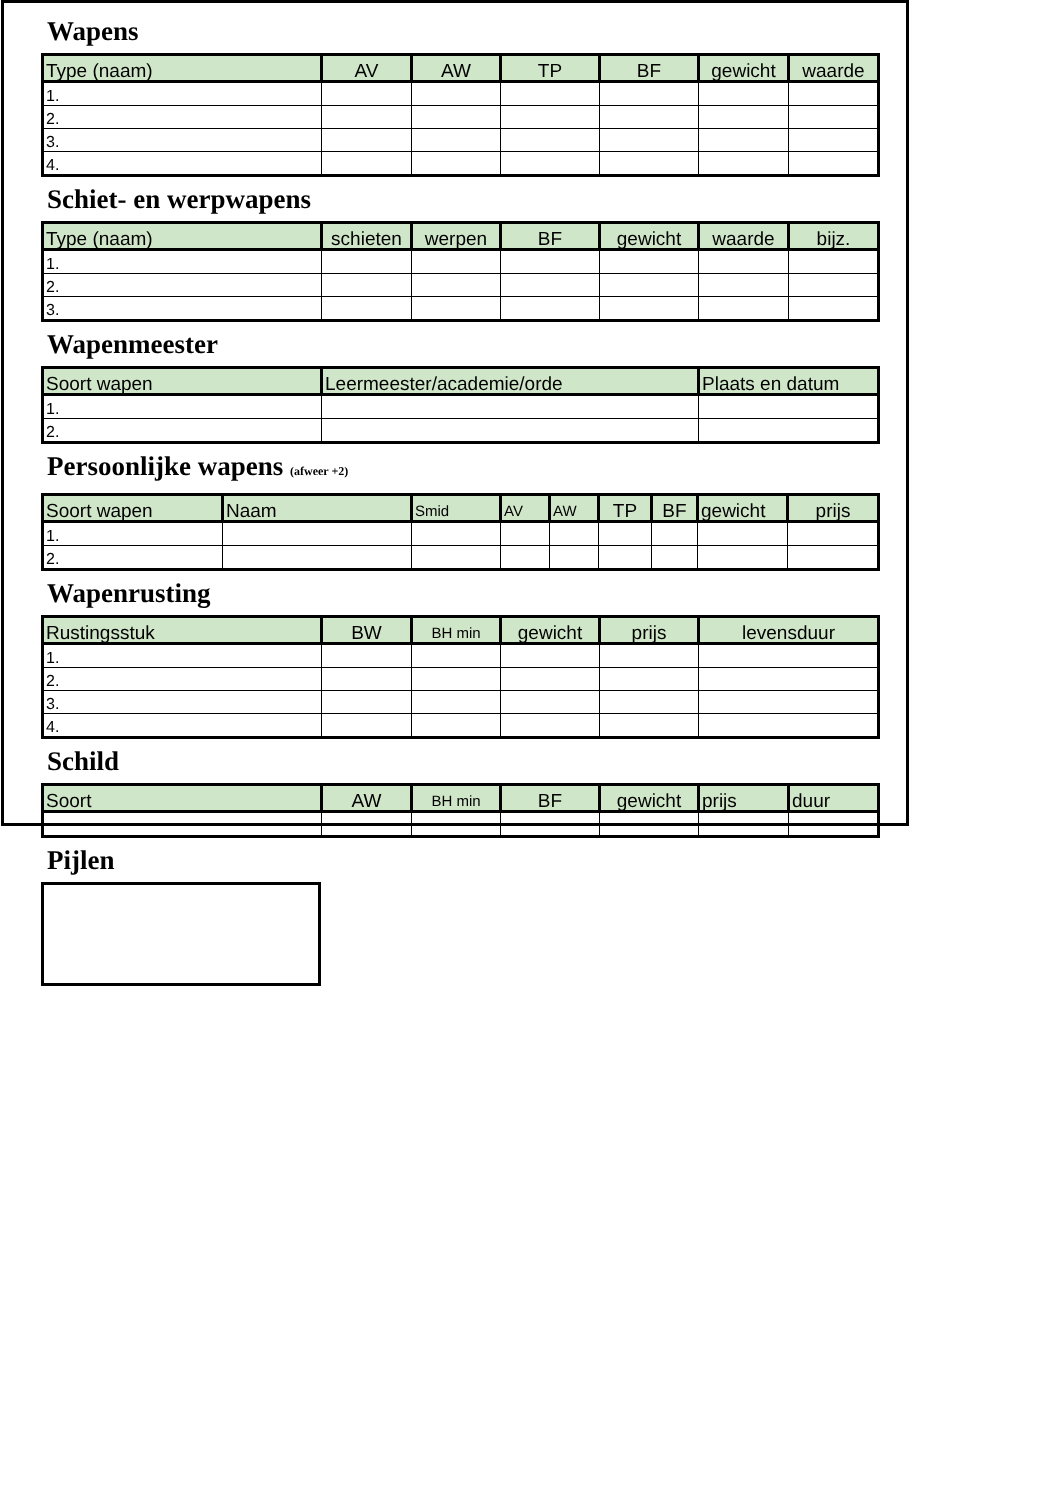Wapens
| Type (naam) | AV | AW | TP | BF | gewicht | waarde |
| --- | --- | --- | --- | --- | --- | --- |
| 1. | | | | | | |
| 2. | | | | | | |
| 3. | | | | | | |
| 4. | | | | | | |
Schiet- en werpwapens
| Type (naam) | schieten | werpen | BF | gewicht | waarde | bijz. |
| --- | --- | --- | --- | --- | --- | --- |
| 1. | | | | | | |
| 2. | | | | | | |
| 3. | | | | | | |
Wapenmeester
| Soort wapen | Leermeester/academie/orde | Plaats en datum |
| --- | --- | --- |
| 1. | | |
| 2. | | |
Persoonlijke wapens (afweer +2)
| Soort wapen | Naam | Smid | AV | AW | TP | BF | gewicht | prijs |
| --- | --- | --- | --- | --- | --- | --- | --- | --- |
| 1. | | | | | | | | |
| 2. | | | | | | | | |
Wapenrusting
| Rustingsstuk | BW | BH min | gewicht | prijs | levensduur |
| --- | --- | --- | --- | --- | --- |
| 1. | | | | | |
| 2. | | | | | |
| 3. | | | | | |
| 4. | | | | | |
Schild
| Soort | AW | BH min | BF | gewicht | prijs | duur |
| --- | --- | --- | --- | --- | --- | --- |
Pijlen